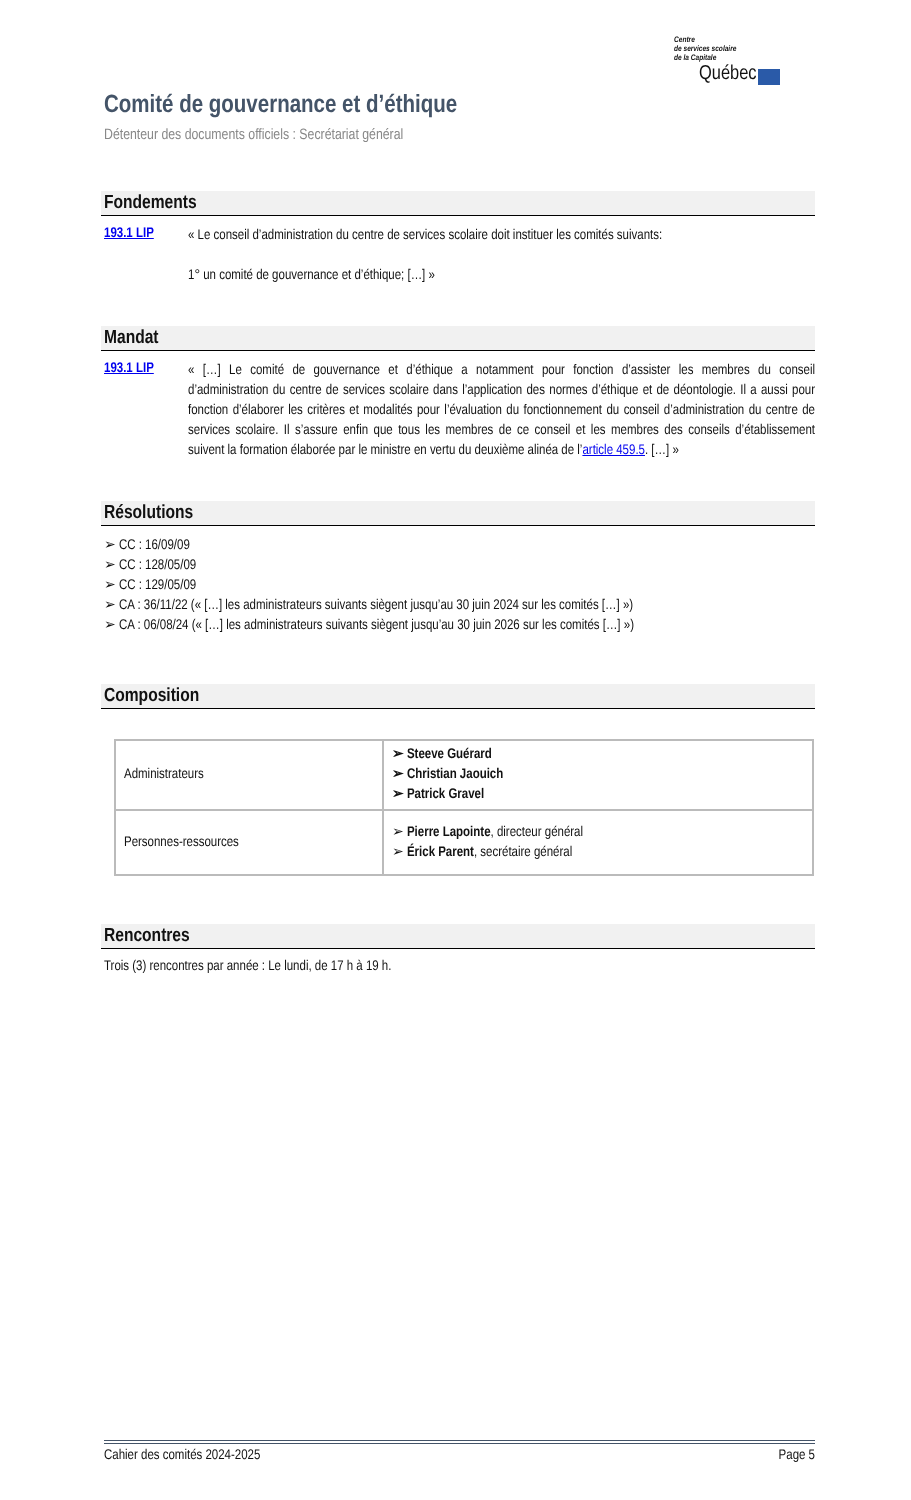Centre
de services scolaire
de la Capitale
Québec
Comité de gouvernance et d’éthique
Détenteur des documents officiels : Secrétariat général
Fondements
193.1 LIP
« Le conseil d’administration du centre de services scolaire doit instituer les comités suivants:
1° un comité de gouvernance et d’éthique; […] »
Mandat
193.1 LIP
« […] Le comité de gouvernance et d’éthique a notamment pour fonction d’assister les membres du conseil d’administration du centre de services scolaire dans l’application des normes d’éthique et de déontologie. Il a aussi pour fonction d’élaborer les critères et modalités pour l’évaluation du fonctionnement du conseil d’administration du centre de services scolaire. Il s’assure enfin que tous les membres de ce conseil et les membres des conseils d’établissement suivent la formation élaborée par le ministre en vertu du deuxième alinéa de l’article 459.5. […] »
Résolutions
➢ CC : 16/09/09
➢ CC : 128/05/09
➢ CC : 129/05/09
➢ CA : 36/11/22 (« […] les administrateurs suivants siègent jusqu’au 30 juin 2024 sur les comités […] »)
➢ CA : 06/08/24 (« […] les administrateurs suivants siègent jusqu’au 30 juin 2026 sur les comités […] »)
Composition
| Administrateurs | ➢ Steeve Guérard ➢ Christian Jaouich ➢ Patrick Gravel |
| Personnes-ressources | ➢ Pierre Lapointe , directeur général ➢ Érick Parent , secrétaire général |
Rencontres
Trois (3) rencontres par année : Le lundi, de 17 h à 19 h.
Cahier des comités 2024-2025 Page 5